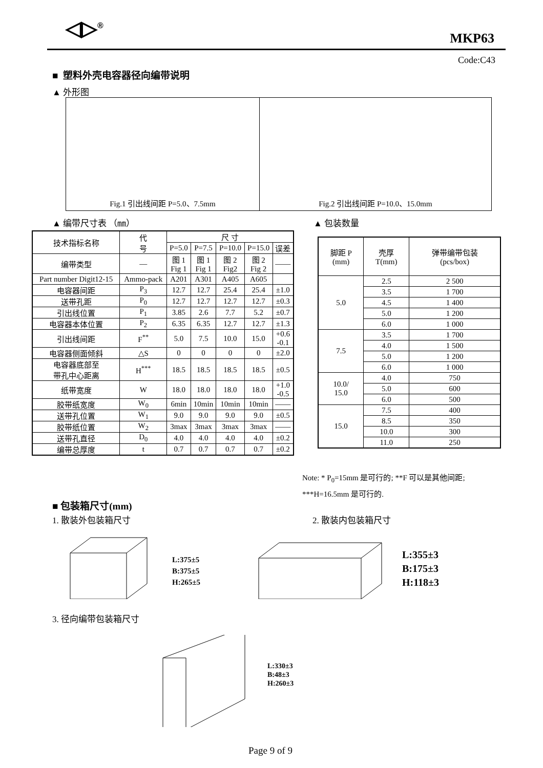◁▷<sup>®</sup> MKP63
Code:C43
■ 塑料外壳电容器径向编带说明
▲ 外形图
Fig.1 引出线间距 P=5.0、7.5mm Fig.2 引出线间距 P=10.0、15.0mm
▲ 编带尺寸表 （㎜） ▲ 包装数量
| 技术指标名称 | 代 号 | 尺 寸 | | | | |
| | | P=5.0 | P=7.5 | P=10.0 | P=15.0 | 误差 |
| 编带类型 | — | 图 1 Fig 1 | 图 1 Fig 1 | 图 2 Fig2 | 图 2 Fig 2 | —— |
| Part number Digit12-15 | Ammo-pack | A201 | A301 | A405 | A605 | |
| 电容器间距 | P<sub>3</sub> | 12.7 | 12.7 | 25.4 | 25.4 | ±1.0 |
| 送带孔距 | P<sub>0</sub> | 12.7 | 12.7 | 12.7 | 12.7 | ±0.3 |
| 引出线位置 | P<sub>1</sub> | 3.85 | 2.6 | 7.7 | 5.2 | ±0.7 |
| 电容器本体位置 | P<sub>2</sub> | 6.35 | 6.35 | 12.7 | 12.7 | ±1.3 |
| 引出线间距 | F<sup>**</sup> | 5.0 | 7.5 | 10.0 | 15.0 | +0.6 -0.1 |
| 电容器侧面倾斜 | △S | 0 | 0 | 0 | 0 | ±2.0 |
| 电容器底部至 带孔中心距离 | H<sup>***</sup> | 18.5 | 18.5 | 18.5 | 18.5 | ±0.5 |
| 纸带宽度 | W | 18.0 | 18.0 | 18.0 | 18.0 | +1.0 -0.5 |
| 胶带纸宽度 | W<sub>0</sub> | 6min | 10min | 10min | 10min | —— |
| 送带孔位置 | W<sub>1</sub> | 9.0 | 9.0 | 9.0 | 9.0 | ±0.5 |
| 胶带纸位置 | W<sub>2</sub> | 3max | 3max | 3max | 3max | —— |
| 送带孔直径 | D<sub>0</sub> | 4.0 | 4.0 | 4.0 | 4.0 | ±0.2 |
| 编带总厚度 | t | 0.7 | 0.7 | 0.7 | 0.7 | ±0.2 |
| 脚距 P (mm) | 壳厚 T(mm) | 弹带编带包装 (pcs/box) |
| 5.0 | 2.5 | 2 500 |
| | 3.5 | 1 700 |
| | 4.5 | 1 400 |
| | 5.0 | 1 200 |
| | 6.0 | 1 000 |
| 7.5 | 3.5 | 1 700 |
| | 4.0 | 1 500 |
| | 5.0 | 1 200 |
| | 6.0 | 1 000 |
| 10.0/ 15.0 | 4.0 | 750 |
| | 5.0 | 600 |
| | 6.0 | 500 |
| 15.0 | 7.5 | 400 |
| | 8.5 | 350 |
| | 10.0 | 300 |
| | 11.0 | 250 |
Note: * P<sub>0</sub>=15mm 是可行的; **F 可以是其他间距; ***H=16.5mm 是可行的.
■ 包装箱尺寸(mm)
1. 散装外包装箱尺寸 2. 散装内包装箱尺寸
L:375±5
B:375±5
H:265±5
L:355±3
B:175±3
H:118±3
3. 径向编带包装箱尺寸
L:330±3
B:48±3
H:260±3
Page 9 of 9